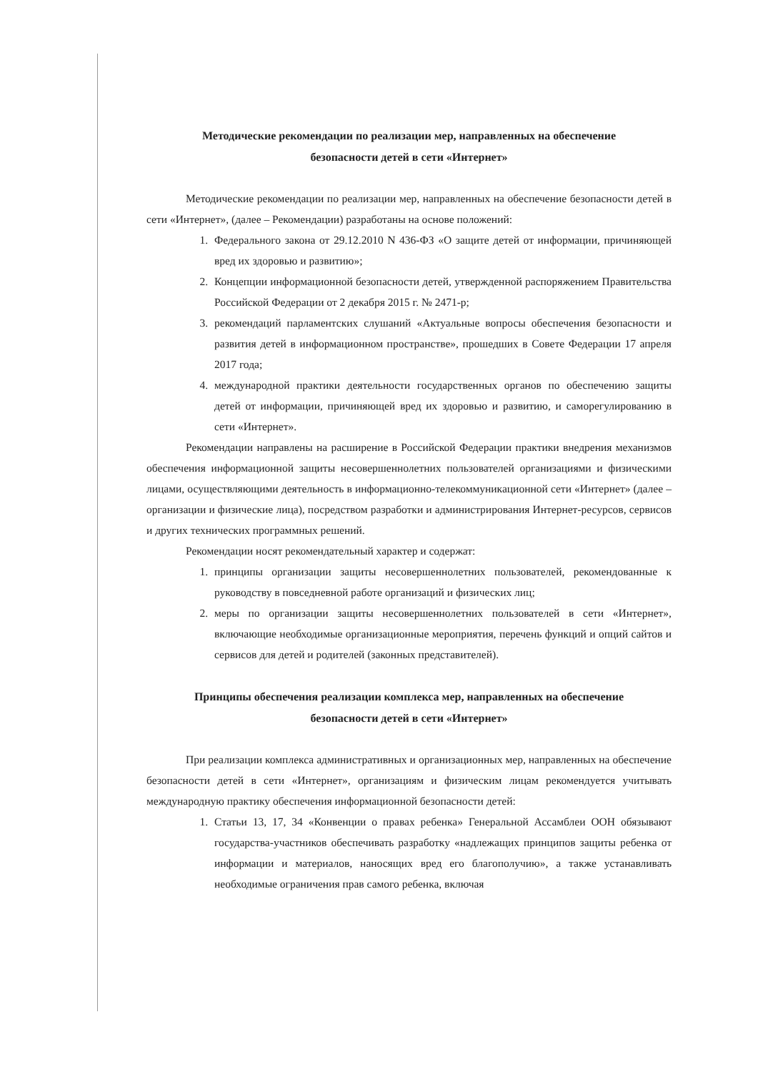Методические рекомендации по реализации мер, направленных на обеспечение
безопасности детей в сети «Интернет»
Методические рекомендации по реализации мер, направленных на обеспечение безопасности детей в сети «Интернет», (далее – Рекомендации) разработаны на основе положений:
1. Федерального закона от 29.12.2010 N 436-ФЗ «О защите детей от информации, причиняющей вред их здоровью и развитию»;
2. Концепции информационной безопасности детей, утвержденной распоряжением Правительства Российской Федерации от 2 декабря 2015 г. № 2471-р;
3. рекомендаций парламентских слушаний «Актуальные вопросы обеспечения безопасности и развития детей в информационном пространстве», прошедших в Совете Федерации 17 апреля 2017 года;
4. международной практики деятельности государственных органов по обеспечению защиты детей от информации, причиняющей вред их здоровью и развитию, и саморегулированию в сети «Интернет».
Рекомендации направлены на расширение в Российской Федерации практики внедрения механизмов обеспечения информационной защиты несовершеннолетних пользователей организациями и физическими лицами, осуществляющими деятельность в информационно-телекоммуникационной сети «Интернет» (далее – организации и физические лица), посредством разработки и администрирования Интернет-ресурсов, сервисов и других технических программных решений.
Рекомендации носят рекомендательный характер и содержат:
1. принципы организации защиты несовершеннолетних пользователей, рекомендованные к руководству в повседневной работе организаций и физических лиц;
2. меры по организации защиты несовершеннолетних пользователей в сети «Интернет», включающие необходимые организационные мероприятия, перечень функций и опций сайтов и сервисов для детей и родителей (законных представителей).
Принципы обеспечения реализации комплекса мер, направленных на обеспечение
безопасности детей в сети «Интернет»
При реализации комплекса административных и организационных мер, направленных на обеспечение безопасности детей в сети «Интернет», организациям и физическим лицам рекомендуется учитывать международную практику обеспечения информационной безопасности детей:
1. Статьи 13, 17, 34 «Конвенции о правах ребенка» Генеральной Ассамблеи ООН обязывают государства-участников обеспечивать разработку «надлежащих принципов защиты ребенка от информации и материалов, наносящих вред его благополучию», а также устанавливать необходимые ограничения прав самого ребенка, включая